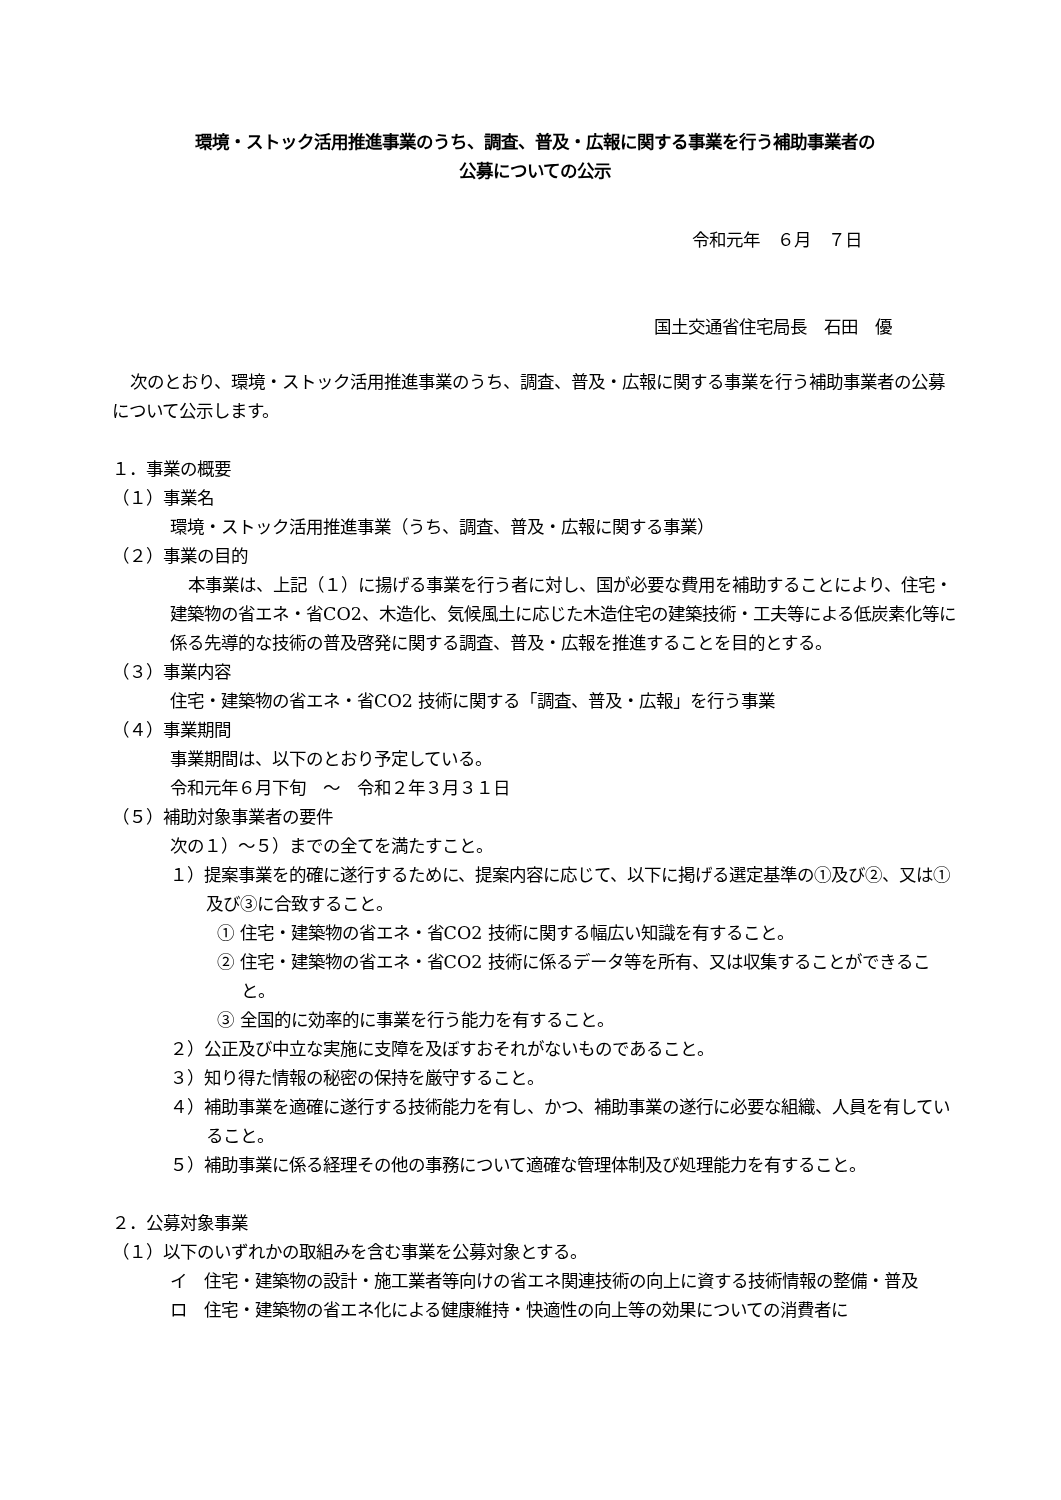環境・ストック活用推進事業のうち、調査、普及・広報に関する事業を行う補助事業者の
公募についての公示
令和元年　６月　７日
国土交通省住宅局長　石田　優
次のとおり、環境・ストック活用推進事業のうち、調査、普及・広報に関する事業を行う補助事業者の公募について公示します。
１．事業の概要
（１）事業名
環境・ストック活用推進事業（うち、調査、普及・広報に関する事業）
（２）事業の目的
本事業は、上記（１）に揚げる事業を行う者に対し、国が必要な費用を補助することにより、住宅・建築物の省エネ・省CO2、木造化、気候風土に応じた木造住宅の建築技術・工夫等による低炭素化等に係る先導的な技術の普及啓発に関する調査、普及・広報を推進することを目的とする。
（３）事業内容
住宅・建築物の省エネ・省CO2 技術に関する「調査、普及・広報」を行う事業
（４）事業期間
事業期間は、以下のとおり予定している。
令和元年６月下旬　～　令和２年３月３１日
（５）補助対象事業者の要件
次の１）～５）までの全てを満たすこと。
１）提案事業を的確に遂行するために、提案内容に応じて、以下に掲げる選定基準の①及び②、又は①及び③に合致すること。
① 住宅・建築物の省エネ・省CO2 技術に関する幅広い知識を有すること。
② 住宅・建築物の省エネ・省CO2 技術に係るデータ等を所有、又は収集することができること。
③ 全国的に効率的に事業を行う能力を有すること。
２）公正及び中立な実施に支障を及ぼすおそれがないものであること。
３）知り得た情報の秘密の保持を厳守すること。
４）補助事業を適確に遂行する技術能力を有し、かつ、補助事業の遂行に必要な組織、人員を有していること。
５）補助事業に係る経理その他の事務について適確な管理体制及び処理能力を有すること。
２．公募対象事業
（１）以下のいずれかの取組みを含む事業を公募対象とする。
イ　住宅・建築物の設計・施工業者等向けの省エネ関連技術の向上に資する技術情報の整備・普及
ロ　住宅・建築物の省エネ化による健康維持・快適性の向上等の効果についての消費者に